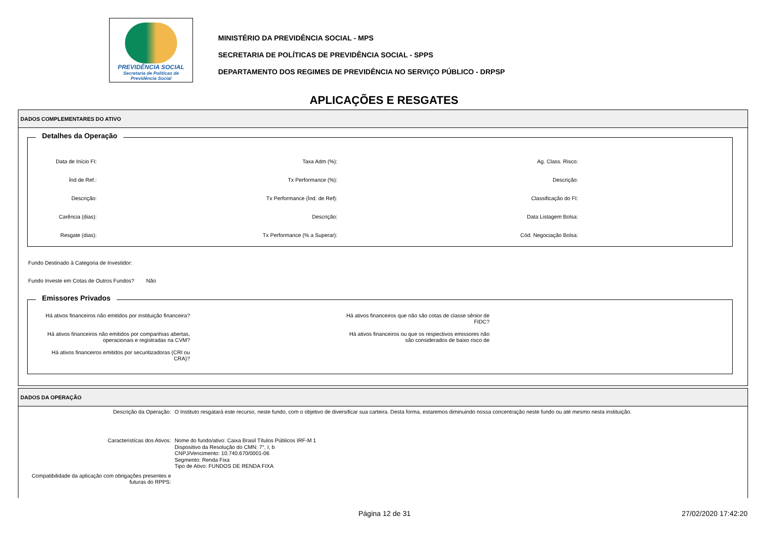PREVIDÊNCIA SOCIAL
Secretaria de Políticas de
Previdência Social
MINISTÉRIO DA PREVIDÊNCIA SOCIAL - MPS
SECRETARIA DE POLÍTICAS DE PREVIDÊNCIA SOCIAL - SPPS
DEPARTAMENTO DOS REGIMES DE PREVIDÊNCIA NO SERVIÇO PÚBLICO - DRPSP
APLICAÇÕES E RESGATES
DADOS COMPLEMENTARES DO ATIVO
Detalhes da Operação
Data de Início FI:
Índ de Ref.:
Descrição:
Carência (dias):
Resgate (dias):
Taxa Adm (%):
Tx Performance (%):
Tx Performance (Índ. de Ref):
Descrição:
Tx Performance (% a Superar):
Ag. Class. Risco:
Descrição:
Classificação do FI:
Data Listagem Bolsa:
Cód. Negociação Bolsa:
Fundo Destinado à Categoria de Investidor:
Fundo Investe em Cotas de Outros Fundos? Não
Emissores Privados
Há ativos financeiros não emitidos por instituição financeira?
Há ativos financeiros não emitidos por companhias abertas,
operacionais e registradas na CVM?
Há ativos financeiros emitidos por securitizadoras (CRI ou
CRA)?
Há ativos financeiros que não são cotas de classe sênior de
FIDC?
Há ativos financeiros ou que os respectivos emissores não
são considerados de baixo risco de
DADOS DA OPERAÇÃO
Descrição da Operação: O Instituto resgatará este recurso, neste fundo, com o objetivo de diversificar sua carteira. Desta forma, estaremos diminuindo nossa concentração neste fundo ou até mesmo nesta instituição.
Caracteristícas dos Ativos:
Nome do fundo/ativo: Caixa Brasil Títulos Públicos IRF-M 1
Dispositivo da Resolução do CMN: 7°, I, b
CNPJ/Vencimento: 10.740.670/0001-06
Segmento: Renda Fixa
Tipo de Ativo: FUNDOS DE RENDA FIXA
Compatibilidade da aplicação com obrigações presentes e futuras do RPPS:
Página 12 de 31 27/02/2020 17:42:20